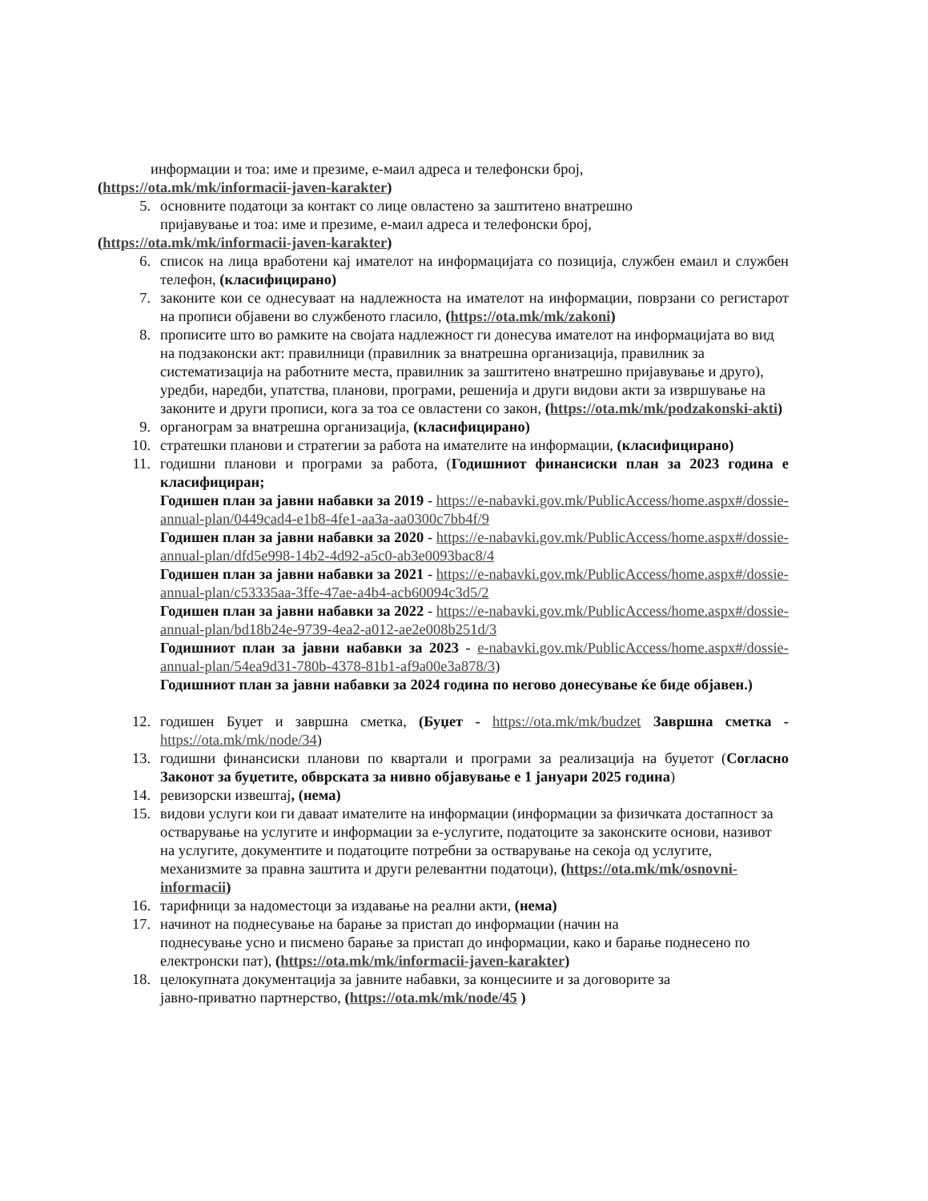информации и тоа: име и презиме, е-маил адреса и телефонски број,
(https://ota.mk/mk/informacii-javen-karakter)
5. основните податоци за контакт со лице овластено за заштитено внатрешно
пријавување и тоа: име и презиме, е-маил адреса и телефонски број,
(https://ota.mk/mk/informacii-javen-karakter)
6. список на лица вработени кај имателот на информацијата со позиција, службен емаил и службен телефон, (класифицирано)
7. законите кои се однесуваат на надлежноста на имателот на информации, поврзани со регистарот на прописи објавени во службеното гласило, (https://ota.mk/mk/zakoni)
8. прописите што во рамките на својата надлежност ги донесува имателот на информацијата во вид на подзаконски акт: правилници (правилник за внатрешна организација, правилник за систематизација на работните места, правилник за заштитено внатрешно пријавување и друго), уредби, наредби, упатства, планови, програми, решенија и други видови акти за извршување на законите и други прописи, кога за тоа се овластени со закон, (https://ota.mk/mk/podzakonski-akti)
9. органограм за внатрешна организација, (класифицирано)
10. стратешки планови и стратегии за работа на имателите на информации, (класифицирано)
11. годишни планови и програми за работа, (Годишниот финансиски план за 2023 година е класифициран;
Годишен план за јавни набавки за 2019 - https://e-nabavki.gov.mk/PublicAccess/home.aspx#/dossie-annual-plan/0449cad4-e1b8-4fe1-aa3a-aa0300c7bb4f/9
Годишен план за јавни набавки за 2020 - https://e-nabavki.gov.mk/PublicAccess/home.aspx#/dossie-annual-plan/dfd5e998-14b2-4d92-a5c0-ab3e0093bac8/4
Годишен план за јавни набавки за 2021 - https://e-nabavki.gov.mk/PublicAccess/home.aspx#/dossie-annual-plan/c53335aa-3ffe-47ae-a4b4-acb60094c3d5/2
Годишен план за јавни набавки за 2022 - https://e-nabavki.gov.mk/PublicAccess/home.aspx#/dossie-annual-plan/bd18b24e-9739-4ea2-a012-ae2e008b251d/3
Годишниот план за јавни набавки за 2023 - e-nabavki.gov.mk/PublicAccess/home.aspx#/dossie-annual-plan/54ea9d31-780b-4378-81b1-af9a00e3a878/3)
Годишниот план за јавни набавки за 2024 година по негово донесување ќе биде објавен.)
12. годишен Буџет и завршна сметка, (Буџет - https://ota.mk/mk/budzet Завршна сметка - https://ota.mk/mk/node/34)
13. годишни финансиски планови по квартали и програми за реализација на буџетот (Согласно Законот за буџетите, обврската за нивно објавување е 1 јануари 2025 година)
14. ревизорски извештај, (нема)
15. видови услуги кои ги даваат имателите на информации (информации за физичката достапност за остварување на услугите и информации за е-услугите, податоците за законските основи, називот на услугите, документите и податоците потребни за остварување на секоја од услугите, механизмите за правна заштита и други релевантни податоци), (https://ota.mk/mk/osnovni-informacii)
16. тарифници за надоместоци за издавање на реални акти, (нема)
17. начинот на поднесување на барање за пристап до информации (начин на
поднесување усно и писмено барање за пристап до информации, како и барање поднесено по електронски пат), (https://ota.mk/mk/informacii-javen-karakter)
18. целокупната документација за јавните набавки, за концесиите и за договорите за
јавно-приватно партнерство, (https://ota.mk/mk/node/45 )